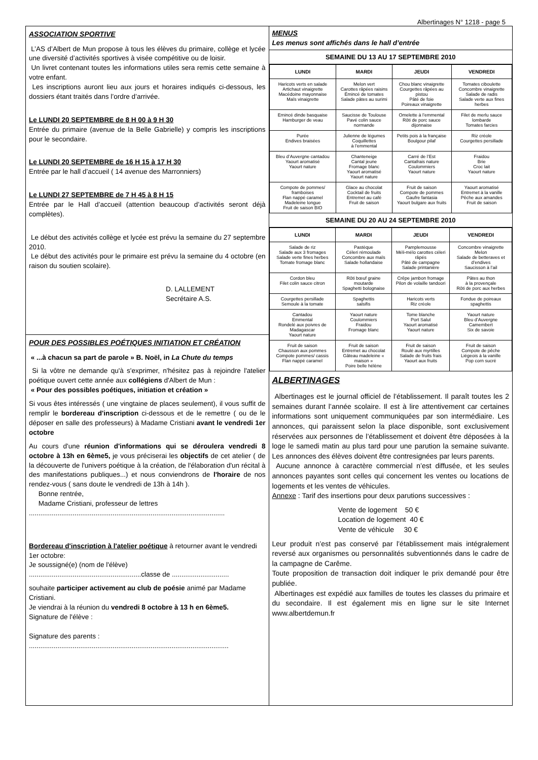Albertinages N° 1218 - page 5
ASSOCIATION SPORTIVE
L’AS d’Albert de Mun propose à tous les élèves du primaire, collège et lycée une diversité d’activités sportives à visée compétitive ou de loisir.
Un livret contenant toutes les informations utiles sera remis cette semaine à votre enfant.
Les inscriptions auront lieu aux jours et horaires indiqués ci-dessous, les dossiers étant traités dans l’ordre d’arrivée.
Le LUNDI 20 SEPTEMBRE de 8 H 00 à 9 H 30
Entrée du primaire (avenue de la Belle Gabrielle) y compris les inscriptions pour le secondaire.
Le LUNDI 20 SEPTEMBRE de 16 H 15 à 17 H 30
Entrée par le hall d’accueil ( 14 avenue des Marronniers)
Le LUNDI 27 SEPTEMBRE de 7 H 45 à 8 H 15
Entrée par le Hall d’accueil (attention beaucoup d’activités seront déjà complètes).
Le début des activités collège et lycée est prévu la semaine du 27 septembre 2010.
Le début des activités pour le primaire est prévu la semaine du 4 octobre (en raison du soutien scolaire).
D. LALLEMENT
Secrétaire A.S.
POUR DES POSSIBLES POÉTIQUES INITIATION ET CRÉATION
« ...à chacun sa part de parole » B. Noël, in La Chute du temps
Si la vôtre ne demande qu'à s'exprimer, n'hésitez pas à rejoindre l'atelier poétique ouvert cette année aux collégiens d'Albert de Mun :
« Pour des possibles poétiques, initiation et création »
Si vous êtes intéressés ( une vingtaine de places seulement), il vous suffit de remplir le bordereau d'inscription ci-dessous et de le remettre ( ou de le déposer en salle des professeurs) à Madame Cristiani avant le vendredi 1er octobre
Au cours d'une réunion d'informations qui se déroulera vendredi 8 octobre à 13h en 6ème5, je vous préciserai les objectifs de cet atelier ( de la découverte de l'univers poétique à la création, de l'élaboration d'un récital à des manifestations publiques...) et nous conviendrons de l'horaire de nos rendez-vous ( sans doute le vendredi de 13h à 14h ).
Bonne rentrée,
Madame Cristiani, professeur de lettres
.......................................................................................................
Bordereau d'inscription à l'atelier poétique à retourner avant le vendredi 1er octobre:
Je soussigné(e) (nom de l'élève)
...........................................................classe de ..............................
souhaite participer activement au club de poésie animé par Madame Cristiani.
Je viendrai à la réunion du vendredi 8 octobre à 13 h en 6ème5.
Signature de l'élève :
Signature des parents :
.........................................................................................................
MENUS
Les menus sont affichés dans le hall d’entrée
SEMAINE DU 13 AU 17 SEPTEMBRE 2010
| LUNDI | MARDI | JEUDI | VENDREDI |
| --- | --- | --- | --- |
| Haricots verts en salade Artichaut vinaigrette Macédoine mayonnaise Maïs vinaigrette | Melon vert Carottes râpées raisins Émincé de tomates Salade pâtes au surimi | Chou blanc vinaigrette Courgettes râpées au pistou Pâté de foie Poireaux vinaigrette | Tomates ciboulette Concombre vinaigrette Salade de radis Salade verte aux fines herbes |
| Emincé dinde basquaise Hamburger de veau | Saucisse de Toulouse Pavé colin sauce normande | Omelette à l’emmental Rôti de porc sauce dijonnaise | Filet de merlu sauce lombarde Tomates farcies |
| Purée Endives braisées | Julienne de légumes Coquillettes à l’emmental | Petits pois à la française Boulgour pilaf | Riz créole Courgettes persillade |
| Bleu d’Auvergne cantadou Yaourt aromatisé Yaourt nature | Chanteneige Cantal jeune Fromage blanc Yaourt aromatisé Yaourt nature | Carré de l’Est Cantafrais nature Coulommiers Yaourt nature | Fraidou Brie Croc lait Yaourt nature |
| Compote de pommes/ framboises Flan nappé caramel Madeleine longue Fruit de saison BIO | Glace au chocolat Cocktail de fruits Entremet au café Fruit de saison | Fruit de saison Compote de pommes Gaufre fantasia Yaourt bulgare aux fruits | Yaourt aromatisé Entremet à la vanille Pêche aux amandes Fruit de saison |
SEMAINE DU 20 AU 24 SEPTEMBRE 2010
| LUNDI | MARDI | JEUDI | VENDREDI |
| --- | --- | --- | --- |
| Salade de riz Salade aux 3 fromages Salade verte fines herbes Tomate fromage blanc | Pastèque Céleri rémoulade Concombre aux maïs Salade hollandaise | Pamplemousse Méli-mélo carottes céleri râpés Pâté de campagne Salade printanière | Concombre vinaigrette Melon Salade de betteraves et d’endives Saucisson à l’ail |
| Cordon bleu Filet colin sauce citron | Rôti bœuf graine moutarde Spaghetti bolognaise | Crêpe jambon fromage Pilon de volaille tandoori | Pâtes au thon à la provençale Rôti de porc aux herbes |
| Courgettes persillade Semoule à la tomate | Spaghettis salsifis | Haricots verts Riz créole | Fondue de poireaux spaghettis |
| Cantadou Emmental Rondelé aux poivres de Madagascar Yaourt nature | Yaourt nature Coulommiers Fraidou Fromage blanc | Tome blanche Port Salut Yaourt aromatisé Yaourt nature | Yaourt nature Bleu d’Auvergne Camembert Six de savoie |
| Fruit de saison Chausson aux pommes Compote pommes/ cassis Flan nappé caramel | Fruit de saison Entremet au chocolat Gâteau madeleine « maison » Poire belle hélène | Fruit de saison Roulé aux myrtilles Salade de fruits frais Yaourt aux fruits | Fruit de saison Compote de pêche Liégeois à la vanille Pop corn sucré |
ALBERTINAGES
Albertinages est le journal officiel de l’établissement. Il paraît toutes les 2 semaines durant l’année scolaire. Il est à lire attentivement car certaines informations sont uniquement communiquées par son intermédiaire. Les annonces, qui paraissent selon la place disponible, sont exclusivement réservées aux personnes de l’établissement et doivent être déposées à la loge le samedi matin au plus tard pour une parution la semaine suivante. Les annonces des élèves doivent être contresignées par leurs parents.
Aucune annonce à caractère commercial n’est diffusée, et les seules annonces payantes sont celles qui concernent les ventes ou locations de logements et les ventes de véhicules.
Annexe : Tarif des insertions pour deux parutions successives :
Vente de logement 50 €
Location de logement 40 €
Vente de véhicule 30 €
Leur produit n’est pas conservé par l’établissement mais intégralement reversé aux organismes ou personnalités subventionnés dans le cadre de la campagne de Carême.
Toute proposition de transaction doit indiquer le prix demandé pour être publiée.
Albertinages est expédié aux familles de toutes les classes du primaire et du secondaire. Il est également mis en ligne sur le site Internet www.albertdemun.fr